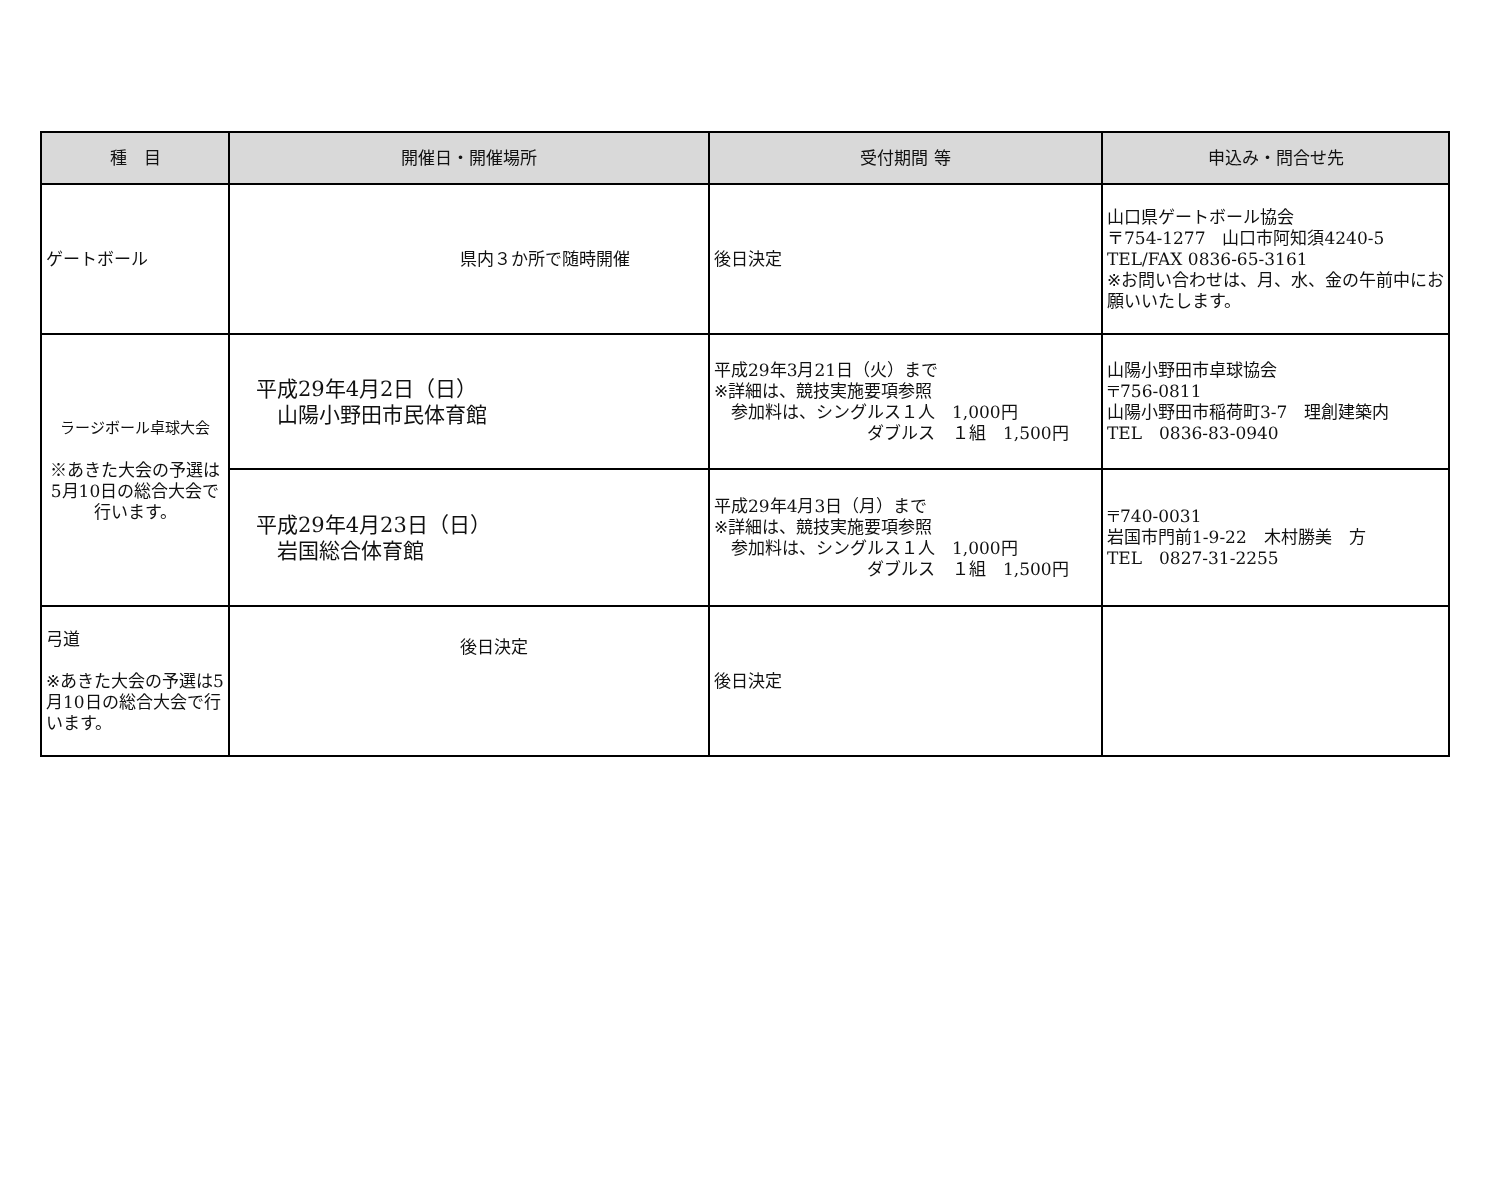| 種 目 | 開催日・開催場所 | 受付期間 等 | 申込み・問合せ先 |
| --- | --- | --- | --- |
| ゲートボール | 県内３か所で随時開催 | 後日決定 | 山口県ゲートボール協会 〒754-1277 山口市阿知須4240-5 TEL/FAX 0836-65-3161 ※お問い合わせは、月、水、金の午前中にお願いいたします。 |
| ラージボール卓球大会 ※あきた大会の予選は5月10日の総合大会で行います。 | 平成29年4月2日（日） 山陽小野田市民体育館 | 平成29年3月21日（火）まで ※詳細は、競技実施要項参照 参加料は、シングルス１人 1,000円 ダブルス １組 1,500円 | 山陽小野田市卓球協会 〒756-0811 山陽小野田市稲荷町3-7 理創建築内 TEL 0836-83-0940 |
| | 平成29年4月23日（日） 岩国総合体育館 | 平成29年4月3日（月）まで ※詳細は、競技実施要項参照 参加料は、シングルス１人 1,000円 ダブルス １組 1,500円 | 〒740-0031 岩国市門前1-9-22 木村勝美 方 TEL 0827-31-2255 |
| 弓道 ※あきた大会の予選は5月10日の総合大会で行います。 | 後日決定 | 後日決定 | |